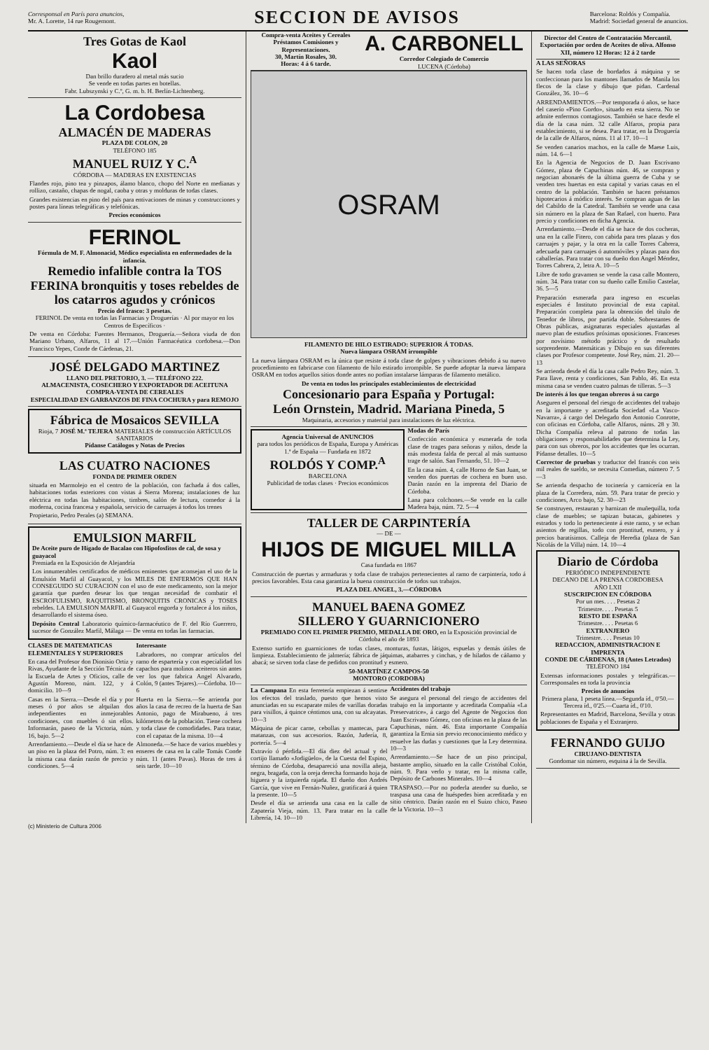Corresponsal en París para anuncios,
Mr. A. Lorette, 14 rue Rougemont.
SECCION DE AVISOS
Barcelona: Roldós y Compañía.
Madrid: Sociedad general de anuncios.
Tres Gotas de Kaol
Kaol
Dan brillo duradero al metal más sucio
Se vende en todas partes en botellas.
Fabr. Lubszynski y C.º, G. m. b. H. Berlín-Lichtenberg.
La Cordobesa
ALMACÉN DE MADERAS
PLAZA DE COLON, 20
TELÉFONO 185
MANUEL RUIZ Y C.<sup>A</sup>
CÓRDOBA — MADERAS EN EXISTENCIAS
Flandes rojo, pino tea y pinzapos, álamo blanco, chopo del Norte en medianas y rollizo, castaño, chapas de nogal, caoba y otras y molduras de todas clases.
Grandes existencias en pino del país para entivaciones de minas y construcciones y postes para líneas telegráficas y telefónicas.
Precios económicos
FERINOL
Fórmula de M. F. Almonacid, Médico especialista en enfermedades de la infancia.
Remedio infalible contra la TOS FERINA bronquitis y toses rebeldes de los catarros agudos y crónicos
Precio del frasco: 3 pesetas.
FERINOL De venta en todas las Farmacias y Droguerías · Al por mayor en los Centros de Específicos ·
De venta en Córdoba: Fuentes Hermanos, Droguería.—Señora viuda de don Mariano Urbano, Alfaros, 11 al 17.—Unión Farmacéutica cordobesa.—Don Francisco Yepes, Conde de Cárdenas, 21.
JOSÉ DELGADO MARTINEZ
LLANO DEL PRETORIO, 3. — TELÉFONO 222.
ALMACENISTA, COSECHERO Y EXPORTADOR DE ACEITUNA
COMPRA-VENTA DE CEREALES
ESPECIALIDAD EN GARBANZOS DE FINA COCHURA y para REMOJO
Fábrica de Mosaicos SEVILLA
Rioja, 7 JOSÉ M.ª TEJERA MATERIALES de construcción ARTÍCULOS SANITARIOS
Pídanse Catálogos y Notas de Precios
LAS CUATRO NACIONES
FONDA DE PRIMER ORDEN
situada en Marmolejo en el centro de la población, con fachada á dos calles, habitaciones todas exteriores con vistas á Sierra Morena; instalaciones de luz eléctrica en todas las habitaciones, timbres, salón de lectura, comedor á la moderna, cocina francesa y española, servicio de carruajes á todos los trenes
Propietario, Pedro Perales (a) SEMANA.
EMULSION MARFIL
De Aceite puro de Hígado de Bacalao con Hipofosfitos de cal, de sosa y guayacol
Premiada en la Exposición de Alejandría
Los innumerables certificados de médicos eminentes que aconsejan el uso de la Emulsión Marfil al Guayacol, y los MILES DE ENFERMOS QUE HAN CONSEGUIDO SU CURACION con el uso de este medicamento, son la mejor garantía que pueden desear los que tengan necesidad de combatir el ESCROFULISMO, RAQUITISMO, BRONQUITIS CRONICAS y TOSES rebeldes. LA EMULSION MARFIL al Guayacol engorda y fortalece á los niños, desarrollando el sistema óseo.
Depósito Central Laboratorio químico-farmacéutico de F. del Río Guerrero, sucesor de González Marfil, Málaga — De venta en todas las farmacias.
CLASES DE MATEMATICAS ELEMENTALES Y SUPERIORES
En casa del Profesor don Dionisio Ortiz y Rivas, Ayudante de la Sección Técnica de la Escuela de Artes y Oficios, calle de Agustín Moreno, núm. 122, y á domicilio. 10—9
Casas en la Sierra.—Desde el día y por meses ó por años se alquilan dos independientes en inmejorables condiciones, con muebles ó sin ellos. Informarán, paseo de la Victoria, núm. 16, bajo. 5—2
Arrendamiento.—Desde el día se hace de un piso en la plaza del Potro, núm. 3: en la misma casa darán razón de precio y condiciones. 5—4
Interesante
Labradores, no comprar artículos del ramo de espartería y con especialidad los capachos para molinos aceiteros sin antes ver los que fabrica Angel Alvarado, Colón, 9 (antes Tejares).—Córdoba. 10—6
Huerta en la Sierra.—Se arrienda por años la casa de recreo de la huerta de San Antonio, pago de Mirabueno, á tres kilómetros de la población. Tiene cochera y toda clase de comodidades. Para tratar, con el capataz de la misma. 10—4
Almoneda.—Se hace de varios muebles y enseres de casa en la calle Tomás Conde núm. 11 (antes Pavas). Horas de tres á seis tarde. 10—10
Compra-venta Aceites y Cereales Préstamos Comisiones y Representaciones.
30, Martín Rosales, 30.
Horas: 4 á 6 tarde.
A. CARBONELL
Corredor Colegiado de Comercio
LUCENA (Córdoba)
OSRAM
FILAMENTO DE HILO ESTIRADO: SUPERIOR Á TODAS.
Nueva lámpara OSRAM irrompible
La nueva lámpara OSRAM es la única que resiste á toda clase de golpes y vibraciones debido á su nuevo procedimiento en fabricarse con filamento de hilo estirado irrompible. Se puede adoptar la nueva lámpara OSRAM en todos aquellos sitios donde antes no podían instalarse lámparas de filamento metálico.
De venta en todos los principales establecimientos de electricidad
Concesionario para España y Portugal:
León Ornstein, Madrid. Mariana Pineda, 5
Maquinaria, accesorios y material para instalaciones de luz eléctrica.
Agencia Universal de ANUNCIOS
para todos los periódicos de España, Europa y Américas
1.ª de España — Fundada en 1872
ROLDÓS Y COMP.<sup>A</sup>
BARCELONA
Publicidad de todas clases · Precios económicos
Modas de París
Confección económica y esmerada de toda clase de trages para señoras y niños, desde la más modesta falda de percal al más suntuoso trage de salón. San Fernando, 51. 10—2
En la casa núm. 4, calle Horno de San Juan, se venden dos puertas de cochera en buen uso. Darán razón en la imprenta del Diario de Córdoba.
Lana para colchones.—Se vende en la calle Madera baja, núm. 72. 5—4
TALLER DE CARPINTERÍA
— DE —
HIJOS DE MIGUEL MILLA
Casa fundada en 1867
Construcción de puertas y armaduras y toda clase de trabajos pertenecientes al ramo de carpintería, todo á precios favorables. Esta casa garantiza la buena construcción de todos sus trabajos.
PLAZA DEL ANGEL, 3.—CÓRDOBA
MANUEL BAENA GOMEZ
SILLERO Y GUARNICIONERO
PREMIADO CON EL PRIMER PREMIO, MEDALLA DE ORO, en la Exposición provincial de Córdoba el año de 1893
Extenso surtido en guarniciones de todas clases, monturas, fustas, látigos, espuelas y demás útiles de limpieza. Establecimiento de jalmería; fábrica de jáquimas, atabarres y cinchas, y de hilados de cáñamo y abacá; se sirven toda clase de pedidos con prontitud y esmero.
50-MARTÍNEZ CAMPOS-50
MONTORO (CORDOBA)
La Campana En esta ferretería empiezan á sentirse los efectos del traslado, puesto que hemos visto anunciadas en su escaparate miles de varillas doradas para visillos, á quince céntimos una, con su alcayatas. 10—3
Máquina de picar carne, cebollas y mantecas, para matanzas, con sus accesorios. Razón, Judería, 8, portería. 5—4
Extravío ó pérdida.—El día diez del actual y del cortijo llamado «Jodigüelo», de la Cuesta del Espino, término de Córdoba, desapareció una novilla añeja, negra, bragada, con la oreja derecha formando hoja de higuera y la izquierda rajada. El dueño don Andrés García, que vive en Fernán-Nuñez, gratificará á quien la presente. 10—5
Desde el día se arrienda una casa en la calle de Zapatería Vieja, núm. 13. Para tratar en la calle Librería, 14. 10—10
Accidentes del trabajo
Se asegura el personal del riesgo de accidentes del trabajo en la importante y acreditada Compañía «La Preservatrice», á cargo del Agente de Negocios don Juan Escrivano Gómez, con oficinas en la plaza de las Capuchinas, núm. 46. Esta importante Compañía garantiza la Ernia sin previo reconocimiento médico y resuelve las dudas y cuestiones que la Ley determina. 10—3
Arrendamiento.—Se hace de un piso principal, bastante amplio, situado en la calle Cristóbal Colón, núm. 9. Para verlo y tratar, en la misma calle, Depósito de Carbones Minerales. 10—4
TRASPASO.—Por no poderla atender su dueño, se traspasa una casa de huéspedes bien acreditada y en sitio céntrico. Darán razón en el Suizo chico, Paseo de la Victoria. 10—3
Director del Centro de Contratación Mercantil. Exportación por orden de Aceites de oliva. Alfonso XII, número 12 Horas: 12 á 2 tarde
A LAS SEÑORAS
Se hacen toda clase de bordados á máquina y se confeccionan para los mantones llamados de Manila los flecos de la clase y dibujo que pidan. Cardenal González, 36. 10—6
ARRENDAMIENTOS.—Por temporada ó años, se hace del caserío «Pino Gordo», situado en esta sierra. No se admite enfermos contagiosos. También se hace desde el día de la casa núm. 32 calle Alfaros, propia para establecimiento, si se desea. Para tratar, en la Droguería de la calle de Alfaros, núms. 11 al 17. 10—1
Se venden canarios machos, en la calle de Maese Luis, núm. 14. 6—1
En la Agencia de Negocios de D. Juan Escrivano Gómez, plaza de Capuchinas núm. 46, se compran y negocian abonarés de la última guerra de Cuba y se venden tres huertas en esta capital y varias casas en el centro de la población. También se hacen préstamos hipotecarios á módico interés. Se compran aguas de las del Cabildo de la Catedral. También se vende una casa sin número en la plaza de San Rafael, con huerto. Para precio y condiciones en dicha Agencia.
Arrendamiento.—Desde el día se hace de dos cocheras, una en la calle Fitero, con cabida para tres plazas y dos carruajes y pajar, y la otra en la calle Torres Cabrera, adecuada para carruajes ó automóviles y plazas para dos caballerías. Para tratar con su dueño don Angel Méndez, Torres Cabrera, 2, letra A. 10—5
Libre de todo gravamen se vende la casa calle Montero, núm. 34. Para tratar con su dueño calle Emilio Castelar, 36. 5—5
Preparación esmerada para ingreso en escuelas especiales é Instituto provincial de esta capital. Preparación completa para la obtención del título de Tenedor de libros, por partida doble. Sobrestantes de Obras públicas, asignaturas especiales ajustadas al nuevo plan de estudios próximas oposiciones. Franceses por novísimo método práctico y de resultado sorprendente. Matemáticas y Dibujo en sus diferentes clases por Profesor competente. José Rey, núm. 21. 20—13
Se arrienda desde el día la casa calle Pedro Rey, núm. 3. Para llave, renta y condiciones, San Pablo, 46. En esta misma casa se venden cuatro palmas de tilleras. 5—3
De interés á los que tengan obreros á su cargo
Aseguren el personal del riesgo de accidentes del trabajo en la importante y acreditada Sociedad «La Vasco-Navarra», á cargo del Delegado don Antonio Conrotte, con oficinas en Córdoba, calle Alfaros, núms. 28 y 30. Dicha Compañía releva al patrono de todas las obligaciones y responsabilidades que determina la Ley, para con sus obreros, por los accidentes que les ocurran. Pídanse detalles. 10—5
Corrector de pruebas y traductor del francés con seis mil reales de sueldo, se necesita Comedias, número 7. 5—3
Se arrienda despacho de tocinería y carnicería en la plaza de la Corredera, núm. 59. Para tratar de precio y condiciones, Arco bajo, 52. 30—23
Se construyen, restauran y barnizan de muñequilla, toda clase de muebles; se tapizan butacas, gabinetes y estrados y todo lo perteneciente á este ramo, y se echan asientos de regillas, todo con prontitud, esmero, y á precios baratísimos. Calleja de Heredia (plaza de San Nicolás de la Villa) núm. 14. 10—4
Diario de Córdoba
PERIÓDICO INDEPENDIENTE
DECANO DE LA PRENSA CORDOBESA
AÑO LXII
SUSCRIPCION EN CÓRDOBA
Por un mes. . . . Pesetas 2
Trimestre. . . . Pesetas 5
RESTO DE ESPAÑA
Trimestre. . . . Pesetas 6
EXTRANJERO
Trimestre. . . . Pesetas 10
REDACCION, ADMINISTRACION E IMPRENTA
CONDE DE CÁRDENAS, 18 (Antes Letrados)
TELÉFONO 184
Extensas informaciones postales y telegráficas.—Corresponsales en toda la provincia
Precios de anuncios
Primera plana, 1 peseta línea.—Segunda íd., 0'50.—Tercera íd., 0'25.—Cuarta íd., 0'10.
Representantes en Madrid, Barcelona, Sevilla y otras poblaciones de España y el Extranjero.
FERNANDO GUIJO
CIRUJANO-DENTISTA
Gondomar sin número, esquina á la de Sevilla.
(c) Ministerio de Cultura 2006